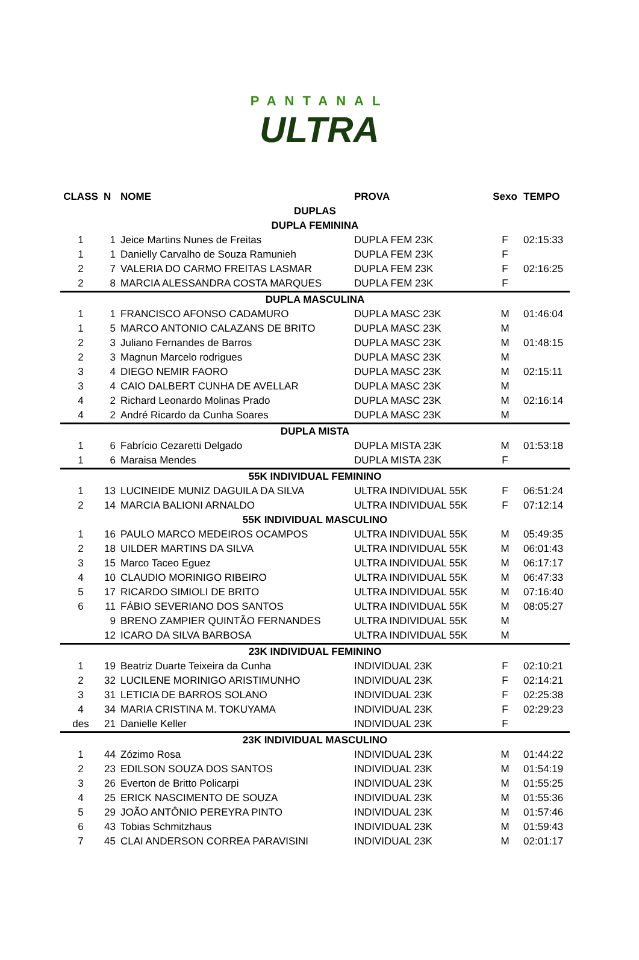PANTANAL
ULTRA
| CLASS | N | NOME | PROVA | Sexo | TEMPO |
| --- | --- | --- | --- | --- | --- |
| DUPLAS | | | | | |
| DUPLA FEMININA | | | | | |
| 1 | 1 | Jeice Martins Nunes de Freitas | DUPLA FEM 23K | F | 02:15:33 |
| 1 | 1 | Danielly Carvalho de Souza Ramunieh | DUPLA FEM 23K | F | |
| 2 | 7 | VALERIA DO CARMO FREITAS LASMAR | DUPLA FEM 23K | F | 02:16:25 |
| 2 | 8 | MARCIA ALESSANDRA COSTA MARQUES | DUPLA FEM 23K | F | |
| DUPLA MASCULINA | | | | | |
| 1 | 1 | FRANCISCO AFONSO CADAMURO | DUPLA MASC 23K | M | 01:46:04 |
| 1 | 5 | MARCO ANTONIO CALAZANS DE BRITO | DUPLA MASC 23K | M | |
| 2 | 3 | Juliano Fernandes de Barros | DUPLA MASC 23K | M | 01:48:15 |
| 2 | 3 | Magnun Marcelo rodrigues | DUPLA MASC 23K | M | |
| 3 | 4 | DIEGO NEMIR FAORO | DUPLA MASC 23K | M | 02:15:11 |
| 3 | 4 | CAIO DALBERT CUNHA DE AVELLAR | DUPLA MASC 23K | M | |
| 4 | 2 | Richard Leonardo Molinas Prado | DUPLA MASC 23K | M | 02:16:14 |
| 4 | 2 | André Ricardo da Cunha Soares | DUPLA MASC 23K | M | |
| DUPLA MISTA | | | | | |
| 1 | 6 | Fabrício Cezaretti Delgado | DUPLA MISTA 23K | M | 01:53:18 |
| 1 | 6 | Maraisa Mendes | DUPLA MISTA 23K | F | |
| 55K INDIVIDUAL FEMININO | | | | | |
| 1 | 13 | LUCINEIDE MUNIZ DAGUILA DA SILVA | ULTRA INDIVIDUAL 55K | F | 06:51:24 |
| 2 | 14 | MARCIA BALIONI ARNALDO | ULTRA INDIVIDUAL 55K | F | 07:12:14 |
| 55K INDIVIDUAL MASCULINO | | | | | |
| 1 | 16 | PAULO MARCO MEDEIROS OCAMPOS | ULTRA INDIVIDUAL 55K | M | 05:49:35 |
| 2 | 18 | UILDER MARTINS DA SILVA | ULTRA INDIVIDUAL 55K | M | 06:01:43 |
| 3 | 15 | Marco Taceo Eguez | ULTRA INDIVIDUAL 55K | M | 06:17:17 |
| 4 | 10 | CLAUDIO MORINIGO RIBEIRO | ULTRA INDIVIDUAL 55K | M | 06:47:33 |
| 5 | 17 | RICARDO SIMIOLI DE BRITO | ULTRA INDIVIDUAL 55K | M | 07:16:40 |
| 6 | 11 | FÁBIO SEVERIANO DOS SANTOS | ULTRA INDIVIDUAL 55K | M | 08:05:27 |
| | 9 | BRENO ZAMPIER QUINTÃO FERNANDES | ULTRA INDIVIDUAL 55K | M | |
| | 12 | ICARO DA SILVA BARBOSA | ULTRA INDIVIDUAL 55K | M | |
| 23K INDIVIDUAL FEMININO | | | | | |
| 1 | 19 | Beatriz Duarte Teixeira da Cunha | INDIVIDUAL 23K | F | 02:10:21 |
| 2 | 32 | LUCILENE MORINIGO ARISTIMUNHO | INDIVIDUAL 23K | F | 02:14:21 |
| 3 | 31 | LETICIA DE BARROS SOLANO | INDIVIDUAL 23K | F | 02:25:38 |
| 4 | 34 | MARIA CRISTINA M. TOKUYAMA | INDIVIDUAL 23K | F | 02:29:23 |
| des | 21 | Danielle Keller | INDIVIDUAL 23K | F | |
| 23K INDIVIDUAL MASCULINO | | | | | |
| 1 | 44 | Zózimo Rosa | INDIVIDUAL 23K | M | 01:44:22 |
| 2 | 23 | EDILSON SOUZA DOS SANTOS | INDIVIDUAL 23K | M | 01:54:19 |
| 3 | 26 | Everton de Britto Policarpi | INDIVIDUAL 23K | M | 01:55:25 |
| 4 | 25 | ERICK NASCIMENTO DE SOUZA | INDIVIDUAL 23K | M | 01:55:36 |
| 5 | 29 | JOÃO ANTÔNIO PEREYRA PINTO | INDIVIDUAL 23K | M | 01:57:46 |
| 6 | 43 | Tobias Schmitzhaus | INDIVIDUAL 23K | M | 01:59:43 |
| 7 | 45 | CLAI ANDERSON CORREA PARAVISINI | INDIVIDUAL 23K | M | 02:01:17 |